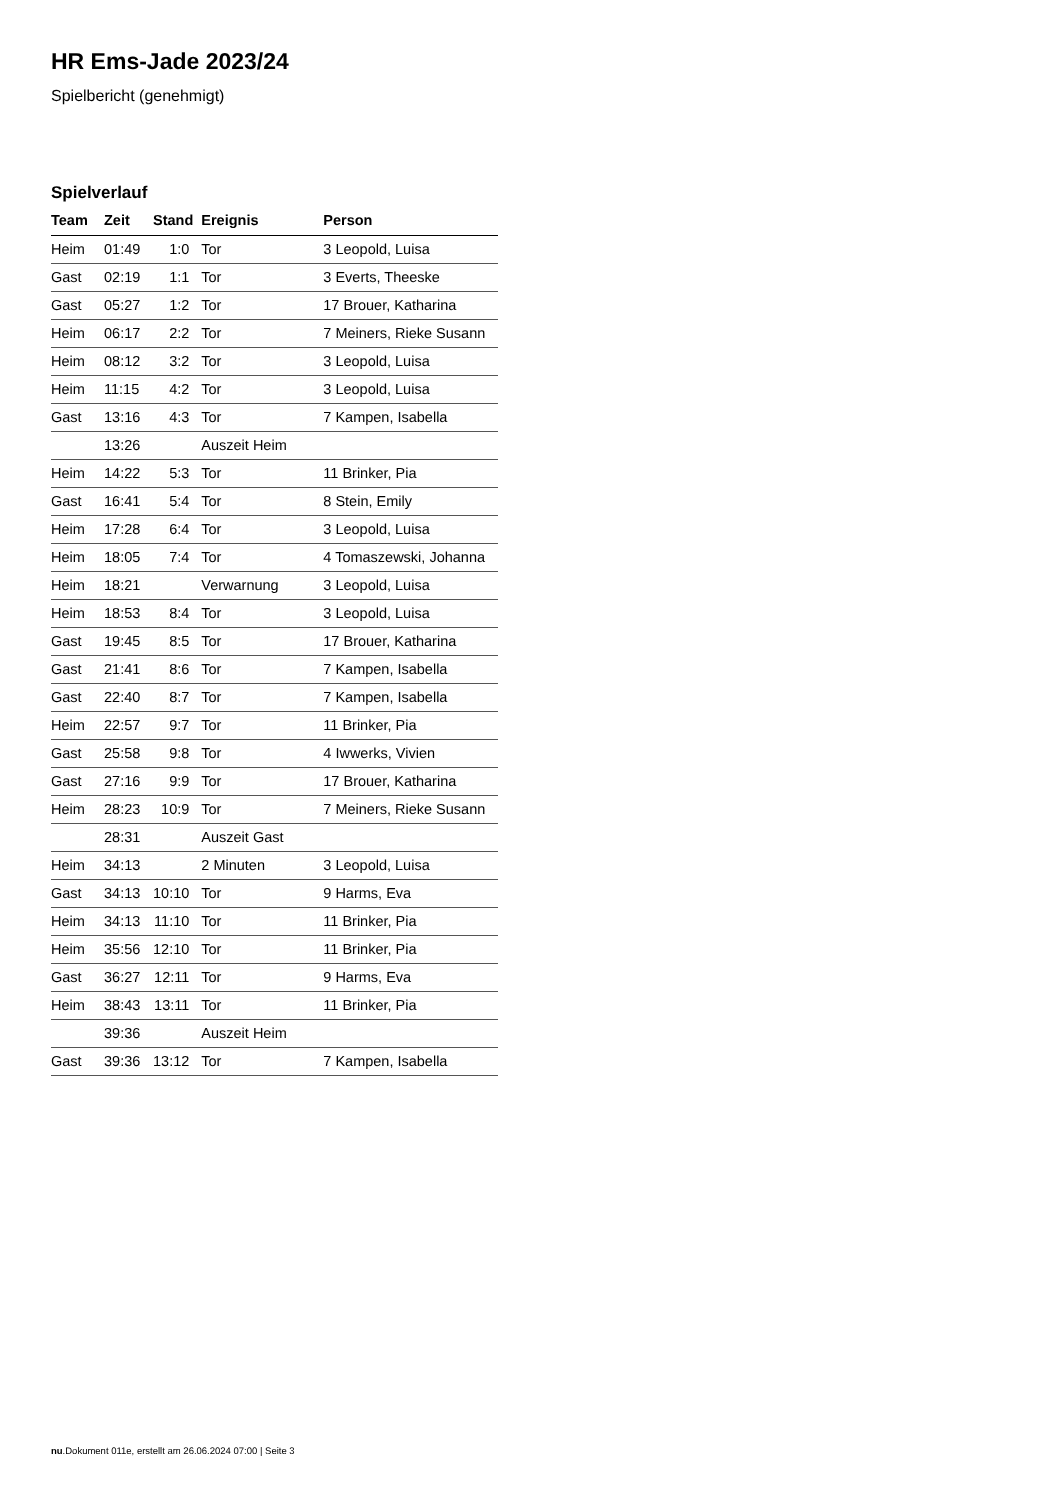HR Ems-Jade 2023/24
Spielbericht (genehmigt)
Spielverlauf
| Team | Zeit | Stand | Ereignis | Person |
| --- | --- | --- | --- | --- |
| Heim | 01:49 | 1:0 | Tor | 3 Leopold, Luisa |
| Gast | 02:19 | 1:1 | Tor | 3 Everts, Theeske |
| Gast | 05:27 | 1:2 | Tor | 17 Brouer, Katharina |
| Heim | 06:17 | 2:2 | Tor | 7 Meiners, Rieke Susann |
| Heim | 08:12 | 3:2 | Tor | 3 Leopold, Luisa |
| Heim | 11:15 | 4:2 | Tor | 3 Leopold, Luisa |
| Gast | 13:16 | 4:3 | Tor | 7 Kampen, Isabella |
| | 13:26 | | Auszeit Heim | |
| Heim | 14:22 | 5:3 | Tor | 11 Brinker, Pia |
| Gast | 16:41 | 5:4 | Tor | 8 Stein, Emily |
| Heim | 17:28 | 6:4 | Tor | 3 Leopold, Luisa |
| Heim | 18:05 | 7:4 | Tor | 4 Tomaszewski, Johanna |
| Heim | 18:21 | | Verwarnung | 3 Leopold, Luisa |
| Heim | 18:53 | 8:4 | Tor | 3 Leopold, Luisa |
| Gast | 19:45 | 8:5 | Tor | 17 Brouer, Katharina |
| Gast | 21:41 | 8:6 | Tor | 7 Kampen, Isabella |
| Gast | 22:40 | 8:7 | Tor | 7 Kampen, Isabella |
| Heim | 22:57 | 9:7 | Tor | 11 Brinker, Pia |
| Gast | 25:58 | 9:8 | Tor | 4 Iwwerks, Vivien |
| Gast | 27:16 | 9:9 | Tor | 17 Brouer, Katharina |
| Heim | 28:23 | 10:9 | Tor | 7 Meiners, Rieke Susann |
| | 28:31 | | Auszeit Gast | |
| Heim | 34:13 | | 2 Minuten | 3 Leopold, Luisa |
| Gast | 34:13 | 10:10 | Tor | 9 Harms, Eva |
| Heim | 34:13 | 11:10 | Tor | 11 Brinker, Pia |
| Heim | 35:56 | 12:10 | Tor | 11 Brinker, Pia |
| Gast | 36:27 | 12:11 | Tor | 9 Harms, Eva |
| Heim | 38:43 | 13:11 | Tor | 11 Brinker, Pia |
| | 39:36 | | Auszeit Heim | |
| Gast | 39:36 | 13:12 | Tor | 7 Kampen, Isabella |
nu.Dokument 011e, erstellt am 26.06.2024 07:00 | Seite 3